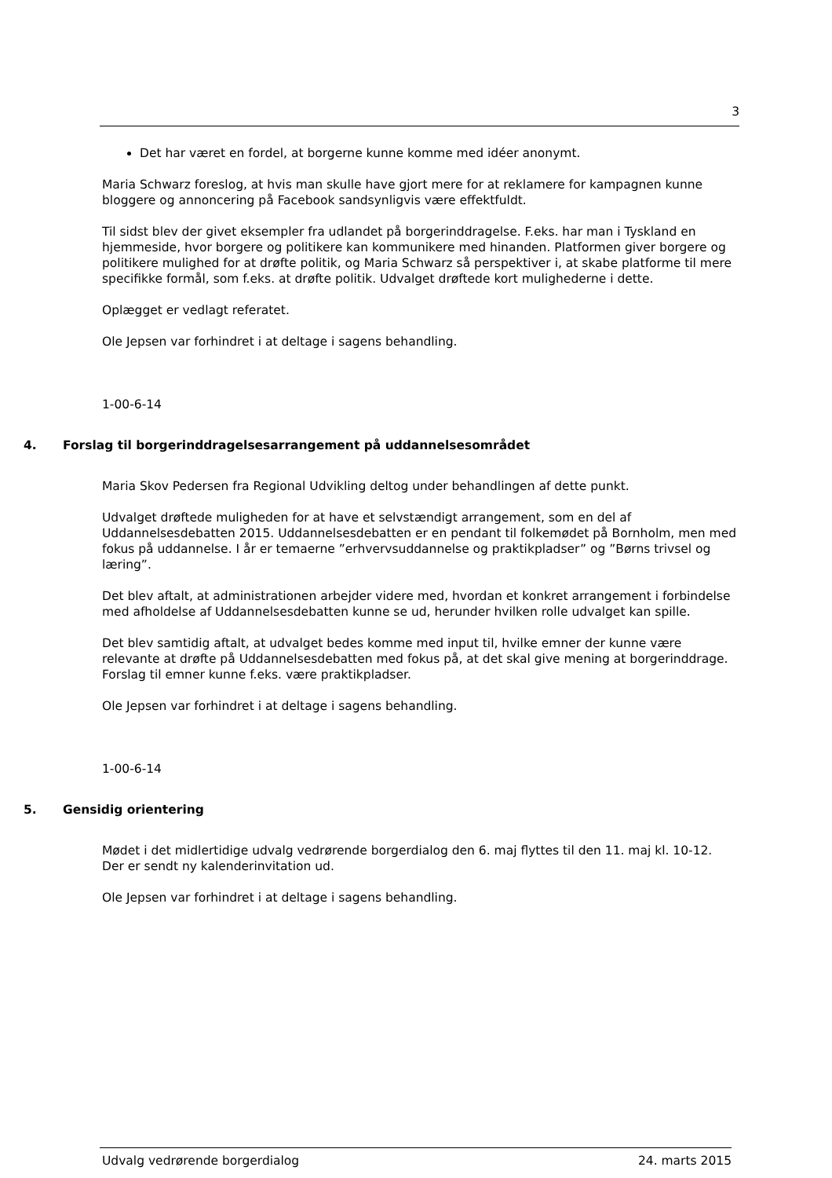3
Det har været en fordel, at borgerne kunne komme med idéer anonymt.
Maria Schwarz foreslog, at hvis man skulle have gjort mere for at reklamere for kampagnen kunne bloggere og annoncering på Facebook sandsynligvis være effektfuldt.
Til sidst blev der givet eksempler fra udlandet på borgerinddragelse. F.eks. har man i Tyskland en hjemmeside, hvor borgere og politikere kan kommunikere med hinanden. Platformen giver borgere og politikere mulighed for at drøfte politik, og Maria Schwarz så perspektiver i, at skabe platforme til mere specifikke formål, som f.eks. at drøfte politik. Udvalget drøftede kort mulighederne i dette.
Oplægget er vedlagt referatet.
Ole Jepsen var forhindret i at deltage i sagens behandling.
1-00-6-14
4. Forslag til borgerinddragelsesarrangement på uddannelsesområdet
Maria Skov Pedersen fra Regional Udvikling deltog under behandlingen af dette punkt.
Udvalget drøftede muligheden for at have et selvstændigt arrangement, som en del af Uddannelsesdebatten 2015. Uddannelsesdebatten er en pendant til folkemødet på Bornholm, men med fokus på uddannelse. I år er temaerne ”erhvervsuddannelse og praktikpladser” og ”Børns trivsel og læring”.
Det blev aftalt, at administrationen arbejder videre med, hvordan et konkret arrangement i forbindelse med afholdelse af Uddannelsesdebatten kunne se ud, herunder hvilken rolle udvalget kan spille.
Det blev samtidig aftalt, at udvalget bedes komme med input til, hvilke emner der kunne være relevante at drøfte på Uddannelsesdebatten med fokus på, at det skal give mening at borgerinddrage. Forslag til emner kunne f.eks. være praktikpladser.
Ole Jepsen var forhindret i at deltage i sagens behandling.
1-00-6-14
5. Gensidig orientering
Mødet i det midlertidige udvalg vedrørende borgerdialog den 6. maj flyttes til den 11. maj kl. 10-12. Der er sendt ny kalenderinvitation ud.
Ole Jepsen var forhindret i at deltage i sagens behandling.
Udvalg vedrørende borgerdialog 24. marts 2015